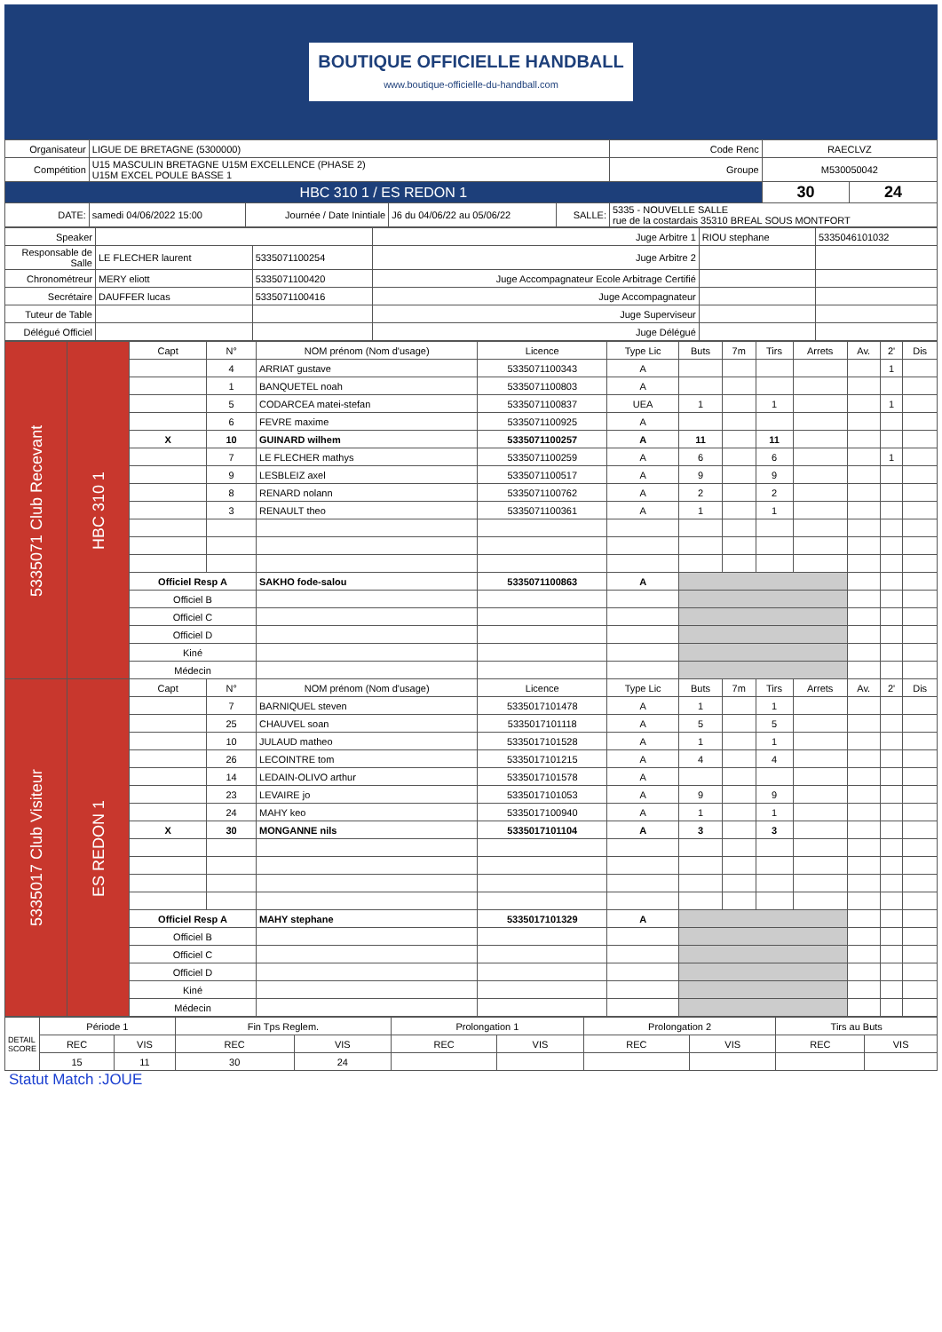BOUTIQUE OFFICIELLE HANDBALL
www.boutique-officielle-du-handball.com
| Organisateur | LIGUE DE BRETAGNE (5300000) | | | | | Code Renc | RAECLVZ | |
| Compétition | U15 MASCULIN BRETAGNE U15M EXCELLENCE (PHASE 2) U15M EXCEL POULE BASSE 1 | | | | | Groupe | M530050042 | |
| HBC 310 1 / ES REDON 1 | | | | | | | 30 | 24 |
| DATE: | samedi 04/06/2022 15:00 | Journée / Date Inintiale | J6 du 04/06/22 au 05/06/22 | SALLE: | 5335 - NOUVELLE SALLE rue de la costardais 35310 BREAL SOUS MONTFORT | | | |
| Speaker | | | Juge Arbitre 1 | RIOU stephane | 5335046101032 |
| Responsable de Salle | LE FLECHER laurent | 5335071100254 | Juge Arbitre 2 | | |
| Chronométreur | MERY eliott | 5335071100420 | Juge Accompagnateur Ecole Arbitrage Certifié | | |
| Secrétaire | DAUFFER lucas | 5335071100416 | Juge Accompagnateur | | |
| Tuteur de Table | | | Juge Superviseur | | |
| Délégué Officiel | | | Juge Délégué | | |
| 5335071 Club Recevant | HBC 310 1 | Capt | N° | NOM prénom (Nom d'usage) | Licence | Type Lic | Buts | 7m | Tirs | Arrets | Av. | 2' | Dis |
| | | | 4 | ARRIAT gustave | 5335071100343 | A | | | | | | 1 | |
| | | | 1 | BANQUETEL noah | 5335071100803 | A | | | | | | | |
| | | | 5 | CODARCEA matei-stefan | 5335071100837 | UEA | 1 | | 1 | | | 1 | |
| | | | 6 | FEVRE maxime | 5335071100925 | A | | | | | | | |
| | | X | 10 | GUINARD wilhem | 5335071100257 | A | 11 | | 11 | | | | |
| | | | 7 | LE FLECHER mathys | 5335071100259 | A | 6 | | 6 | | | 1 | |
| | | | 9 | LESBLEIZ axel | 5335071100517 | A | 9 | | 9 | | | | |
| | | | 8 | RENARD nolann | 5335071100762 | A | 2 | | 2 | | | | |
| | | | 3 | RENAULT theo | 5335071100361 | A | 1 | | 1 | | | | |
| | | Officiel Resp A | | SAKHO fode-salou | 5335071100863 | A | | | | | | | |
| | | Officiel B | | | | | | | | | | | |
| | | Officiel C | | | | | | | | | | | |
| | | Officiel D | | | | | | | | | | | |
| | | Kiné | | | | | | | | | | | |
| | | Médecin | | | | | | | | | | | |
| 5335017 Club Visiteur | ES REDON 1 | Capt | N° | NOM prénom (Nom d'usage) | Licence | Type Lic | Buts | 7m | Tirs | Arrets | Av. | 2' | Dis |
| | | | 7 | BARNIQUEL steven | 5335017101478 | A | 1 | | 1 | | | | |
| | | | 25 | CHAUVEL soan | 5335017101118 | A | 5 | | 5 | | | | |
| | | | 10 | JULAUD matheo | 5335017101528 | A | 1 | | 1 | | | | |
| | | | 26 | LECOINTRE tom | 5335017101215 | A | 4 | | 4 | | | | |
| | | | 14 | LEDAIN-OLIVO arthur | 5335017101578 | A | | | | | | | |
| | | | 23 | LEVAIRE jo | 5335017101053 | A | 9 | | 9 | | | | |
| | | | 24 | MAHY keo | 5335017100940 | A | 1 | | 1 | | | | |
| | | X | 30 | MONGANNE nils | 5335017101104 | A | 3 | | 3 | | | | |
| | | Officiel Resp A | | MAHY stephane | 5335017101329 | A | | | | | | | |
| | | Officiel B | | | | | | | | | | | |
| | | Officiel C | | | | | | | | | | | |
| | | Officiel D | | | | | | | | | | | |
| | | Kiné | | | | | | | | | | | |
| | | Médecin | | | | | | | | | | | |
| DETAIL SCORE | Période 1 | | Fin Tps Reglem. | | Prolongation 1 | | Prolongation 2 | | Tirs au Buts | |
| | REC | VIS | REC | VIS | REC | VIS | REC | VIS | REC | VIS |
| | 15 | 11 | 30 | 24 | | | | | | |
Statut Match :JOUE